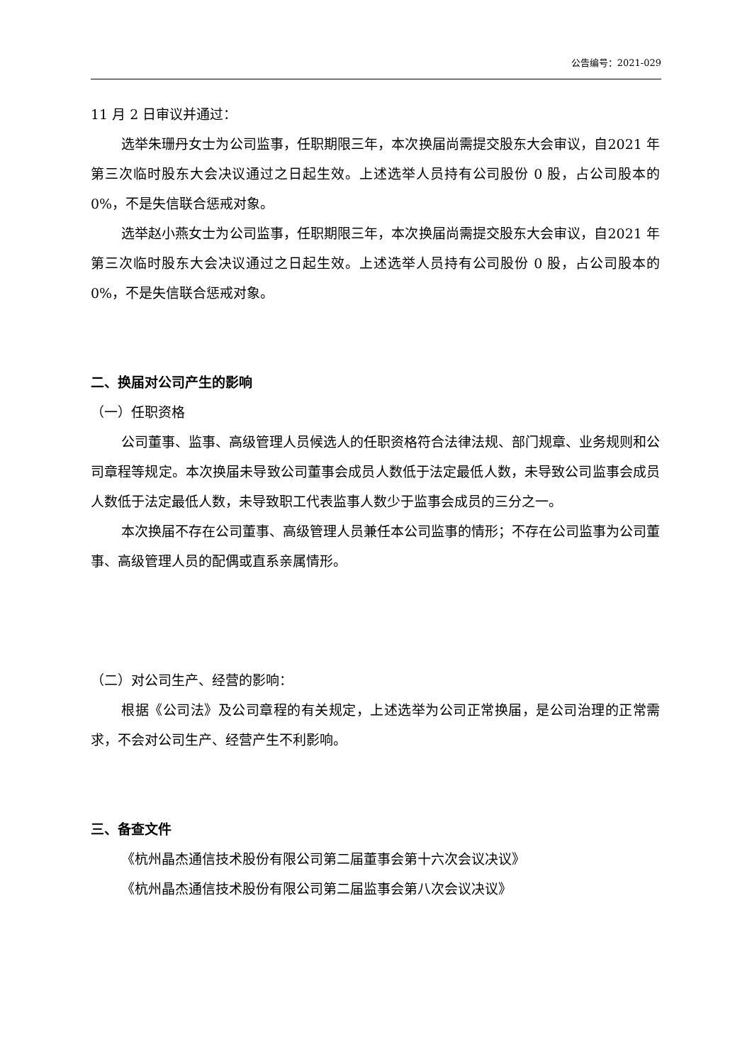公告编号：2021-029
11 月 2 日审议并通过：
选举朱珊丹女士为公司监事，任职期限三年，本次换届尚需提交股东大会审议，自2021 年第三次临时股东大会决议通过之日起生效。上述选举人员持有公司股份 0 股，占公司股本的 0%，不是失信联合惩戒对象。
选举赵小燕女士为公司监事，任职期限三年，本次换届尚需提交股东大会审议，自2021 年第三次临时股东大会决议通过之日起生效。上述选举人员持有公司股份 0 股，占公司股本的 0%，不是失信联合惩戒对象。
二、换届对公司产生的影响
（一）任职资格
公司董事、监事、高级管理人员候选人的任职资格符合法律法规、部门规章、业务规则和公司章程等规定。本次换届未导致公司董事会成员人数低于法定最低人数，未导致公司监事会成员人数低于法定最低人数，未导致职工代表监事人数少于监事会成员的三分之一。
本次换届不存在公司董事、高级管理人员兼任本公司监事的情形；不存在公司监事为公司董事、高级管理人员的配偶或直系亲属情形。
（二）对公司生产、经营的影响：
根据《公司法》及公司章程的有关规定，上述选举为公司正常换届，是公司治理的正常需求，不会对公司生产、经营产生不利影响。
三、备查文件
《杭州晶杰通信技术股份有限公司第二届董事会第十六次会议决议》
《杭州晶杰通信技术股份有限公司第二届监事会第八次会议决议》